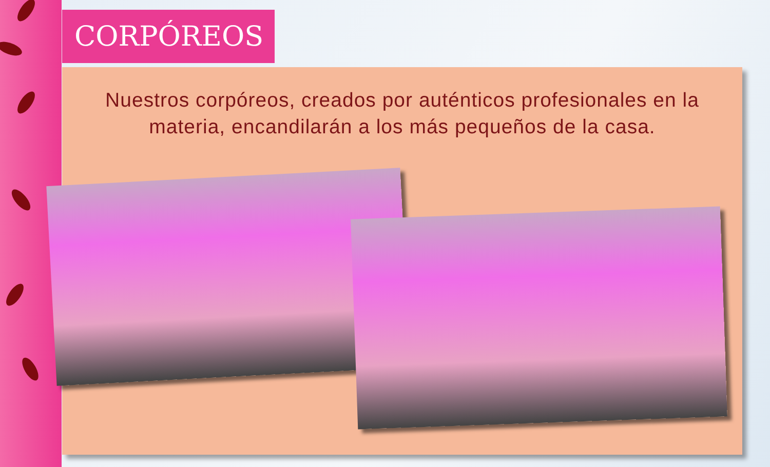CORPÓREOS
Nuestros corpóreos, creados por auténticos profesionales en la materia, encandilarán a los más pequeños de la casa.